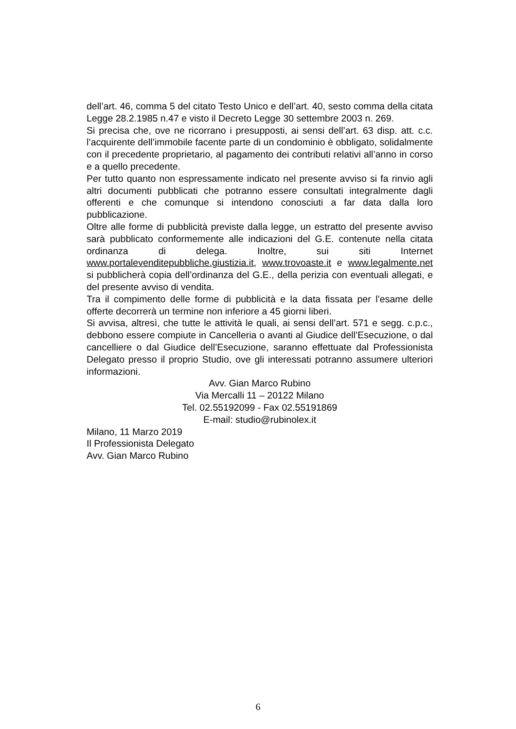dell’art. 46, comma 5 del citato Testo Unico e dell’art. 40, sesto comma della citata Legge 28.2.1985 n.47 e visto il Decreto Legge 30 settembre 2003 n. 269.
Si precisa che, ove ne ricorrano i presupposti, ai sensi dell’art. 63 disp. att. c.c. l’acquirente dell’immobile facente parte di un condominio è obbligato, solidalmente con il precedente proprietario, al pagamento dei contributi relativi all’anno in corso e a quello precedente.
Per tutto quanto non espressamente indicato nel presente avviso si fa rinvio agli altri documenti pubblicati che potranno essere consultati integralmente dagli offerenti e che comunque si intendono conosciuti a far data dalla loro pubblicazione.
Oltre alle forme di pubblicità previste dalla legge, un estratto del presente avviso sarà pubblicato conformemente alle indicazioni del G.E. contenute nella citata ordinanza di delega. Inoltre, sui siti Internet www.portalevenditepubbliche.giustizia.it, www.trovoaste.it e www.legalmente.net si pubblicherà copia dell’ordinanza del G.E., della perizia con eventuali allegati, e del presente avviso di vendita.
Tra il compimento delle forme di pubblicità e la data fissata per l’esame delle offerte decorrerà un termine non inferiore a 45 giorni liberi.
Si avvisa, altresì, che tutte le attività le quali, ai sensi dell’art. 571 e segg. c.p.c., debbono essere compiute in Cancelleria o avanti al Giudice dell’Esecuzione, o dal cancelliere o dal Giudice dell’Esecuzione, saranno effettuate dal Professionista Delegato presso il proprio Studio, ove gli interessati potranno assumere ulteriori informazioni.
Avv. Gian Marco Rubino
Via Mercalli 11 – 20122 Milano
Tel. 02.55192099 - Fax 02.55191869
E-mail: studio@rubinolex.it
Milano, 11 Marzo 2019
Il Professionista Delegato
Avv. Gian Marco Rubino
6